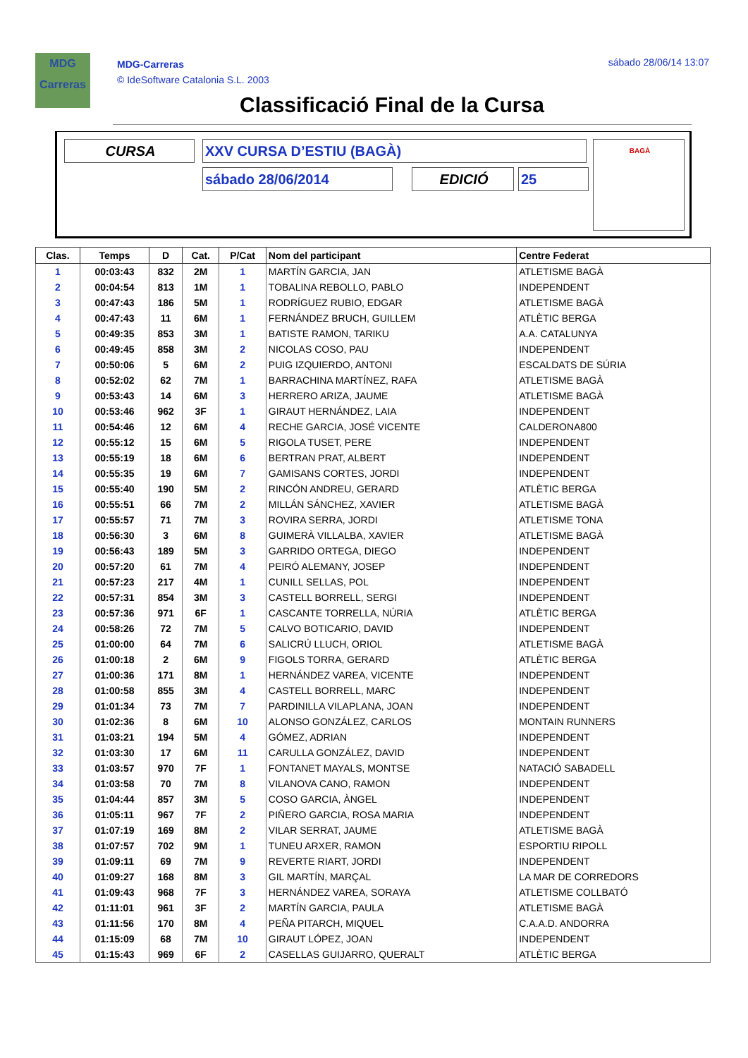MDG
Carreras
MDG-Carreras
© IdeSoftware Catalonia S.L. 2003
sábado 28/06/14 13:07
Classificació Final de la Cursa
CURSA XXV CURSA D’ESTIU (BAGÀ)
sábado 28/06/2014 EDICIÓ 25
BAGÀ
| Clas. | Temps | D | Cat. | P/Cat | Nom del participant | Centre Federat |
| --- | --- | --- | --- | --- | --- | --- |
| 1 | 00:03:43 | 832 | 2M | 1 | MARTÍN GARCIA, JAN | ATLETISME BAGÀ |
| 2 | 00:04:54 | 813 | 1M | 1 | TOBALINA REBOLLO, PABLO | INDEPENDENT |
| 3 | 00:47:43 | 186 | 5M | 1 | RODRÍGUEZ RUBIO, EDGAR | ATLETISME BAGÀ |
| 4 | 00:47:43 | 11 | 6M | 1 | FERNÁNDEZ BRUCH, GUILLEM | ATLÈTIC BERGA |
| 5 | 00:49:35 | 853 | 3M | 1 | BATISTE RAMON, TARIKU | A.A. CATALUNYA |
| 6 | 00:49:45 | 858 | 3M | 2 | NICOLAS COSO, PAU | INDEPENDENT |
| 7 | 00:50:06 | 5 | 6M | 2 | PUIG IZQUIERDO, ANTONI | ESCALDATS DE SÚRIA |
| 8 | 00:52:02 | 62 | 7M | 1 | BARRACHINA MARTÍNEZ, RAFA | ATLETISME BAGÀ |
| 9 | 00:53:43 | 14 | 6M | 3 | HERRERO ARIZA, JAUME | ATLETISME BAGÀ |
| 10 | 00:53:46 | 962 | 3F | 1 | GIRAUT HERNÁNDEZ, LAIA | INDEPENDENT |
| 11 | 00:54:46 | 12 | 6M | 4 | RECHE GARCIA, JOSÉ VICENTE | CALDERONA800 |
| 12 | 00:55:12 | 15 | 6M | 5 | RIGOLA TUSET, PERE | INDEPENDENT |
| 13 | 00:55:19 | 18 | 6M | 6 | BERTRAN PRAT, ALBERT | INDEPENDENT |
| 14 | 00:55:35 | 19 | 6M | 7 | GAMISANS CORTES, JORDI | INDEPENDENT |
| 15 | 00:55:40 | 190 | 5M | 2 | RINCÓN ANDREU, GERARD | ATLÈTIC BERGA |
| 16 | 00:55:51 | 66 | 7M | 2 | MILLÁN SÁNCHEZ, XAVIER | ATLETISME BAGÀ |
| 17 | 00:55:57 | 71 | 7M | 3 | ROVIRA SERRA, JORDI | ATLETISME TONA |
| 18 | 00:56:30 | 3 | 6M | 8 | GUIMERÀ VILLALBA, XAVIER | ATLETISME BAGÀ |
| 19 | 00:56:43 | 189 | 5M | 3 | GARRIDO ORTEGA, DIEGO | INDEPENDENT |
| 20 | 00:57:20 | 61 | 7M | 4 | PEIRÓ ALEMANY, JOSEP | INDEPENDENT |
| 21 | 00:57:23 | 217 | 4M | 1 | CUNILL SELLAS, POL | INDEPENDENT |
| 22 | 00:57:31 | 854 | 3M | 3 | CASTELL BORRELL, SERGI | INDEPENDENT |
| 23 | 00:57:36 | 971 | 6F | 1 | CASCANTE TORRELLA, NÚRIA | ATLÈTIC BERGA |
| 24 | 00:58:26 | 72 | 7M | 5 | CALVO BOTICARIO, DAVID | INDEPENDENT |
| 25 | 01:00:00 | 64 | 7M | 6 | SALICRÚ LLUCH, ORIOL | ATLETISME BAGÀ |
| 26 | 01:00:18 | 2 | 6M | 9 | FIGOLS TORRA, GERARD | ATLÈTIC BERGA |
| 27 | 01:00:36 | 171 | 8M | 1 | HERNÁNDEZ VAREA, VICENTE | INDEPENDENT |
| 28 | 01:00:58 | 855 | 3M | 4 | CASTELL BORRELL, MARC | INDEPENDENT |
| 29 | 01:01:34 | 73 | 7M | 7 | PARDINILLA VILAPLANA, JOAN | INDEPENDENT |
| 30 | 01:02:36 | 8 | 6M | 10 | ALONSO GONZÁLEZ, CARLOS | MONTAIN RUNNERS |
| 31 | 01:03:21 | 194 | 5M | 4 | GÓMEZ, ADRIAN | INDEPENDENT |
| 32 | 01:03:30 | 17 | 6M | 11 | CARULLA GONZÁLEZ, DAVID | INDEPENDENT |
| 33 | 01:03:57 | 970 | 7F | 1 | FONTANET MAYALS, MONTSE | NATACIÓ SABADELL |
| 34 | 01:03:58 | 70 | 7M | 8 | VILANOVA CANO, RAMON | INDEPENDENT |
| 35 | 01:04:44 | 857 | 3M | 5 | COSO GARCIA, ÀNGEL | INDEPENDENT |
| 36 | 01:05:11 | 967 | 7F | 2 | PIÑERO GARCIA, ROSA MARIA | INDEPENDENT |
| 37 | 01:07:19 | 169 | 8M | 2 | VILAR SERRAT, JAUME | ATLETISME BAGÀ |
| 38 | 01:07:57 | 702 | 9M | 1 | TUNEU ARXER, RAMON | ESPORTIU RIPOLL |
| 39 | 01:09:11 | 69 | 7M | 9 | REVERTE RIART, JORDI | INDEPENDENT |
| 40 | 01:09:27 | 168 | 8M | 3 | GIL MARTÍN, MARÇAL | LA MAR DE CORREDORS |
| 41 | 01:09:43 | 968 | 7F | 3 | HERNÁNDEZ VAREA, SORAYA | ATLETISME COLLBATÓ |
| 42 | 01:11:01 | 961 | 3F | 2 | MARTÍN GARCIA, PAULA | ATLETISME BAGÀ |
| 43 | 01:11:56 | 170 | 8M | 4 | PEÑA PITARCH, MIQUEL | C.A.A.D. ANDORRA |
| 44 | 01:15:09 | 68 | 7M | 10 | GIRAUT LÓPEZ, JOAN | INDEPENDENT |
| 45 | 01:15:43 | 969 | 6F | 2 | CASELLAS GUIJARRO, QUERALT | ATLÈTIC BERGA |